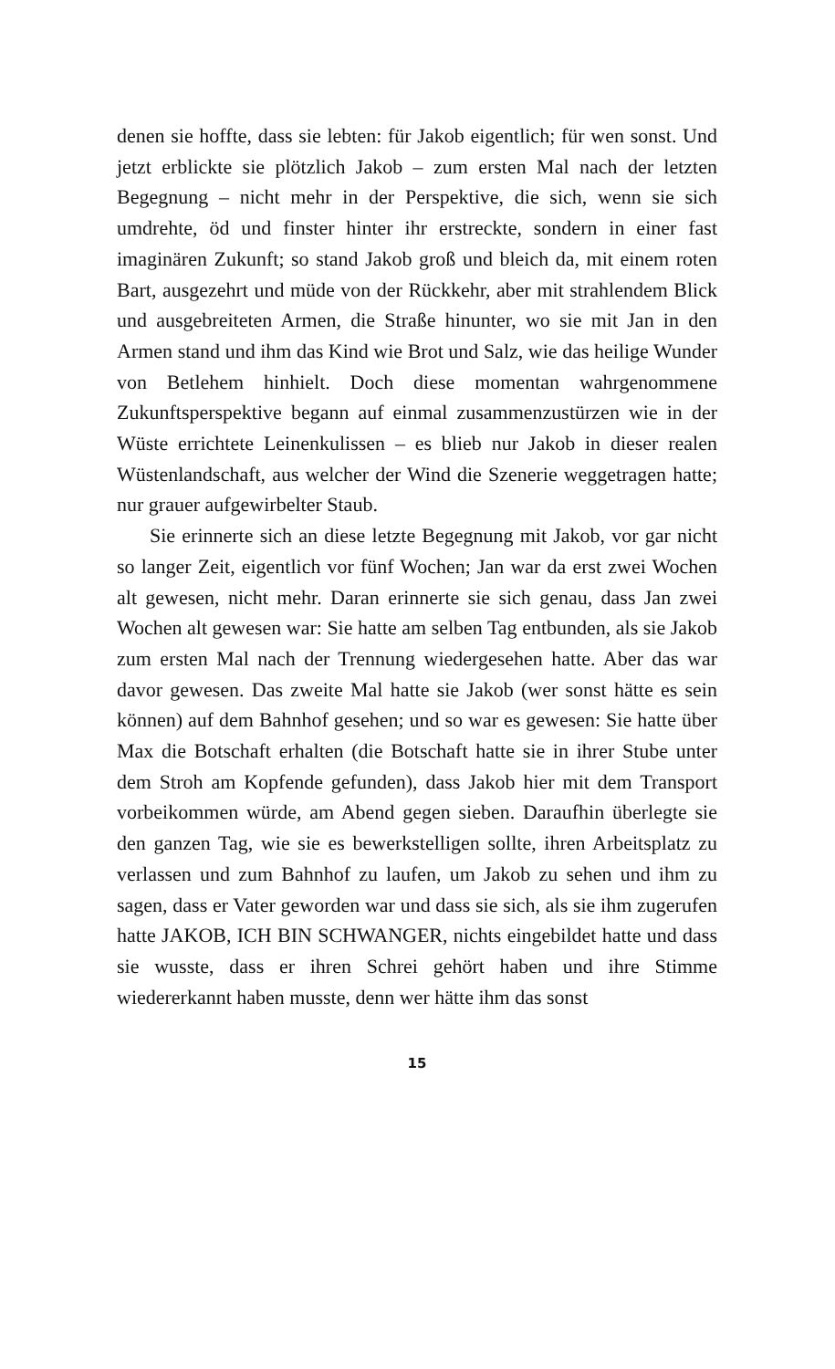denen sie hoffte, dass sie lebten: für Jakob eigentlich; für wen sonst. Und jetzt erblickte sie plötzlich Jakob – zum ersten Mal nach der letzten Begegnung – nicht mehr in der Perspektive, die sich, wenn sie sich umdrehte, öd und finster hinter ihr erstreckte, sondern in einer fast imaginären Zukunft; so stand Jakob groß und bleich da, mit einem roten Bart, ausgezehrt und müde von der Rückkehr, aber mit strahlendem Blick und ausgebreiteten Armen, die Straße hinunter, wo sie mit Jan in den Armen stand und ihm das Kind wie Brot und Salz, wie das heilige Wunder von Betlehem hinhielt. Doch diese momentan wahrgenommene Zukunftsperspektive begann auf einmal zusammenzustürzen wie in der Wüste errichtete Leinenkulissen – es blieb nur Jakob in dieser realen Wüstenlandschaft, aus welcher der Wind die Szenerie weggetragen hatte; nur grauer aufgewirbelter Staub.
Sie erinnerte sich an diese letzte Begegnung mit Jakob, vor gar nicht so langer Zeit, eigentlich vor fünf Wochen; Jan war da erst zwei Wochen alt gewesen, nicht mehr. Daran erinnerte sie sich genau, dass Jan zwei Wochen alt gewesen war: Sie hatte am selben Tag entbunden, als sie Jakob zum ersten Mal nach der Trennung wiedergesehen hatte. Aber das war davor gewesen. Das zweite Mal hatte sie Jakob (wer sonst hätte es sein können) auf dem Bahnhof gesehen; und so war es gewesen: Sie hatte über Max die Botschaft erhalten (die Botschaft hatte sie in ihrer Stube unter dem Stroh am Kopfende gefunden), dass Jakob hier mit dem Transport vorbeikommen würde, am Abend gegen sieben. Daraufhin überlegte sie den ganzen Tag, wie sie es bewerkstelligen sollte, ihren Arbeitsplatz zu verlassen und zum Bahnhof zu laufen, um Jakob zu sehen und ihm zu sagen, dass er Vater geworden war und dass sie sich, als sie ihm zugerufen hatte JAKOB, ICH BIN SCHWANGER, nichts eingebildet hatte und dass sie wusste, dass er ihren Schrei gehört haben und ihre Stimme wiedererkannt haben musste, denn wer hätte ihm das sonst
15